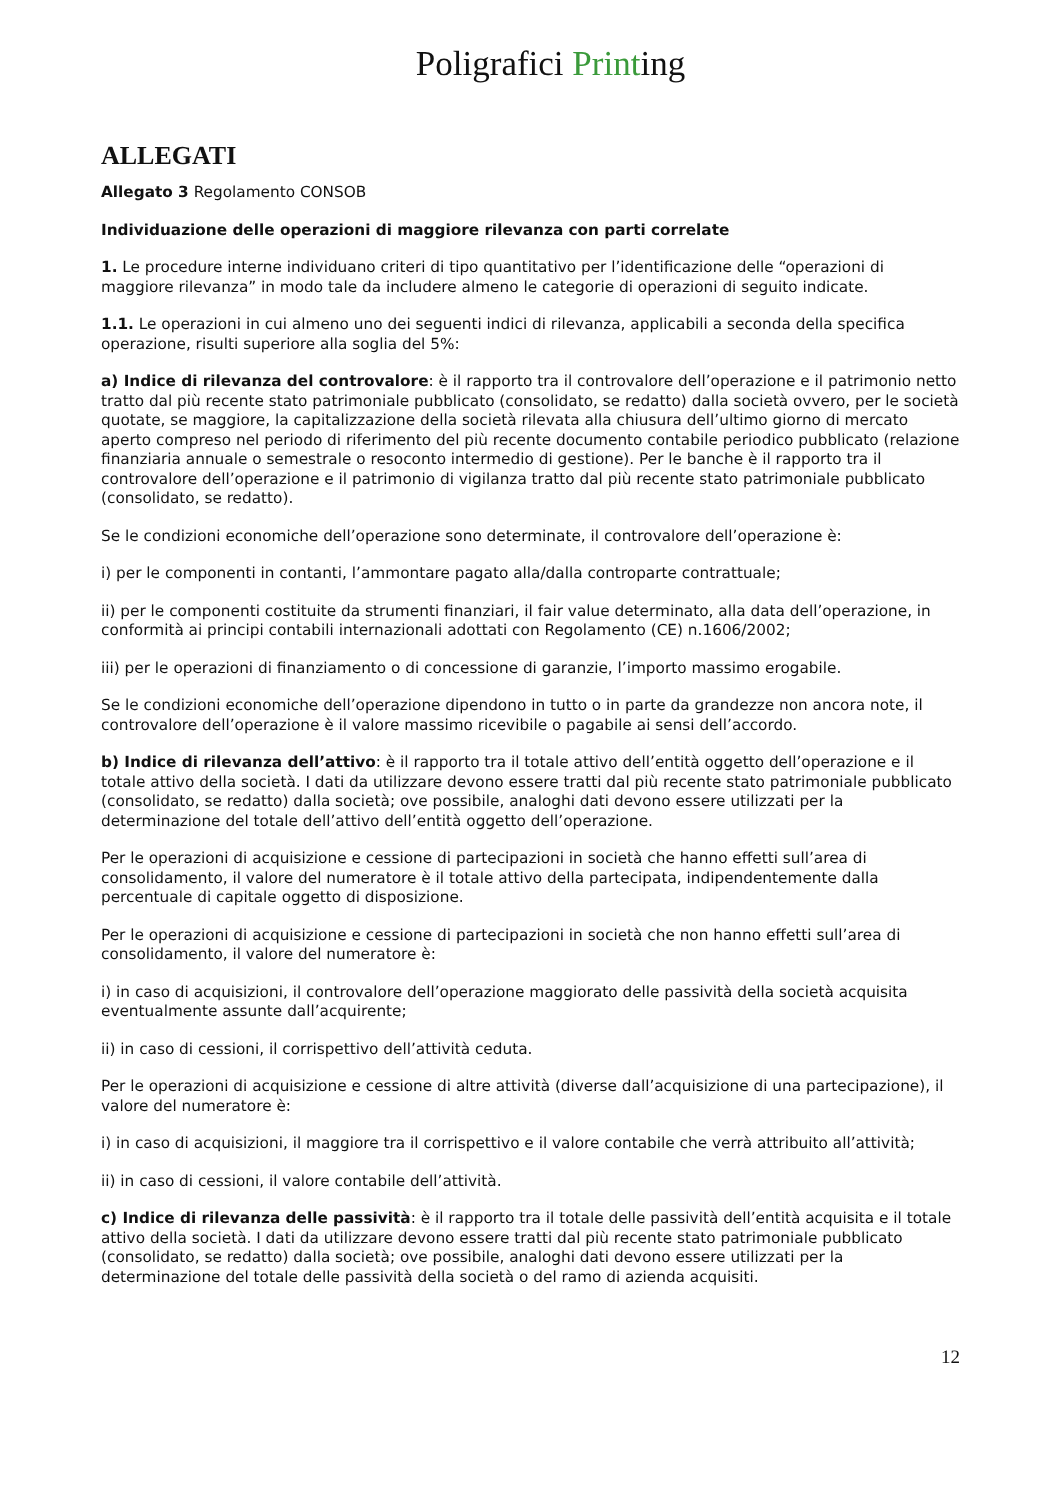Poligrafici Printing
ALLEGATI
Allegato 3 Regolamento CONSOB
Individuazione delle operazioni di maggiore rilevanza con parti correlate
1. Le procedure interne individuano criteri di tipo quantitativo per l’identificazione delle “operazioni di maggiore rilevanza” in modo tale da includere almeno le categorie di operazioni di seguito indicate.
1.1. Le operazioni in cui almeno uno dei seguenti indici di rilevanza, applicabili a seconda della specifica operazione, risulti superiore alla soglia del 5%:
a) Indice di rilevanza del controvalore: è il rapporto tra il controvalore dell’operazione e il patrimonio netto tratto dal più recente stato patrimoniale pubblicato (consolidato, se redatto) dalla società ovvero, per le società quotate, se maggiore, la capitalizzazione della società rilevata alla chiusura dell’ultimo giorno di mercato aperto compreso nel periodo di riferimento del più recente documento contabile periodico pubblicato (relazione finanziaria annuale o semestrale o resoconto intermedio di gestione). Per le banche è il rapporto tra il controvalore dell’operazione e il patrimonio di vigilanza tratto dal più recente stato patrimoniale pubblicato (consolidato, se redatto).
Se le condizioni economiche dell’operazione sono determinate, il controvalore dell’operazione è:
i) per le componenti in contanti, l’ammontare pagato alla/dalla controparte contrattuale;
ii) per le componenti costituite da strumenti finanziari, il fair value determinato, alla data dell’operazione, in conformità ai principi contabili internazionali adottati con Regolamento (CE) n.1606/2002;
iii) per le operazioni di finanziamento o di concessione di garanzie, l’importo massimo erogabile.
Se le condizioni economiche dell’operazione dipendono in tutto o in parte da grandezze non ancora note, il controvalore dell’operazione è il valore massimo ricevibile o pagabile ai sensi dell’accordo.
b) Indice di rilevanza dell’attivo: è il rapporto tra il totale attivo dell’entità oggetto dell’operazione e il totale attivo della società. I dati da utilizzare devono essere tratti dal più recente stato patrimoniale pubblicato (consolidato, se redatto) dalla società; ove possibile, analoghi dati devono essere utilizzati per la determinazione del totale dell’attivo dell’entità oggetto dell’operazione.
Per le operazioni di acquisizione e cessione di partecipazioni in società che hanno effetti sull’area di consolidamento, il valore del numeratore è il totale attivo della partecipata, indipendentemente dalla percentuale di capitale oggetto di disposizione.
Per le operazioni di acquisizione e cessione di partecipazioni in società che non hanno effetti sull’area di consolidamento, il valore del numeratore è:
i) in caso di acquisizioni, il controvalore dell’operazione maggiorato delle passività della società acquisita eventualmente assunte dall’acquirente;
ii) in caso di cessioni, il corrispettivo dell’attività ceduta.
Per le operazioni di acquisizione e cessione di altre attività (diverse dall’acquisizione di una partecipazione), il valore del numeratore è:
i) in caso di acquisizioni, il maggiore tra il corrispettivo e il valore contabile che verrà attribuito all’attività;
ii) in caso di cessioni, il valore contabile dell’attività.
c) Indice di rilevanza delle passività: è il rapporto tra il totale delle passività dell’entità acquisita e il totale attivo della società. I dati da utilizzare devono essere tratti dal più recente stato patrimoniale pubblicato (consolidato, se redatto) dalla società; ove possibile, analoghi dati devono essere utilizzati per la determinazione del totale delle passività della società o del ramo di azienda acquisiti.
12